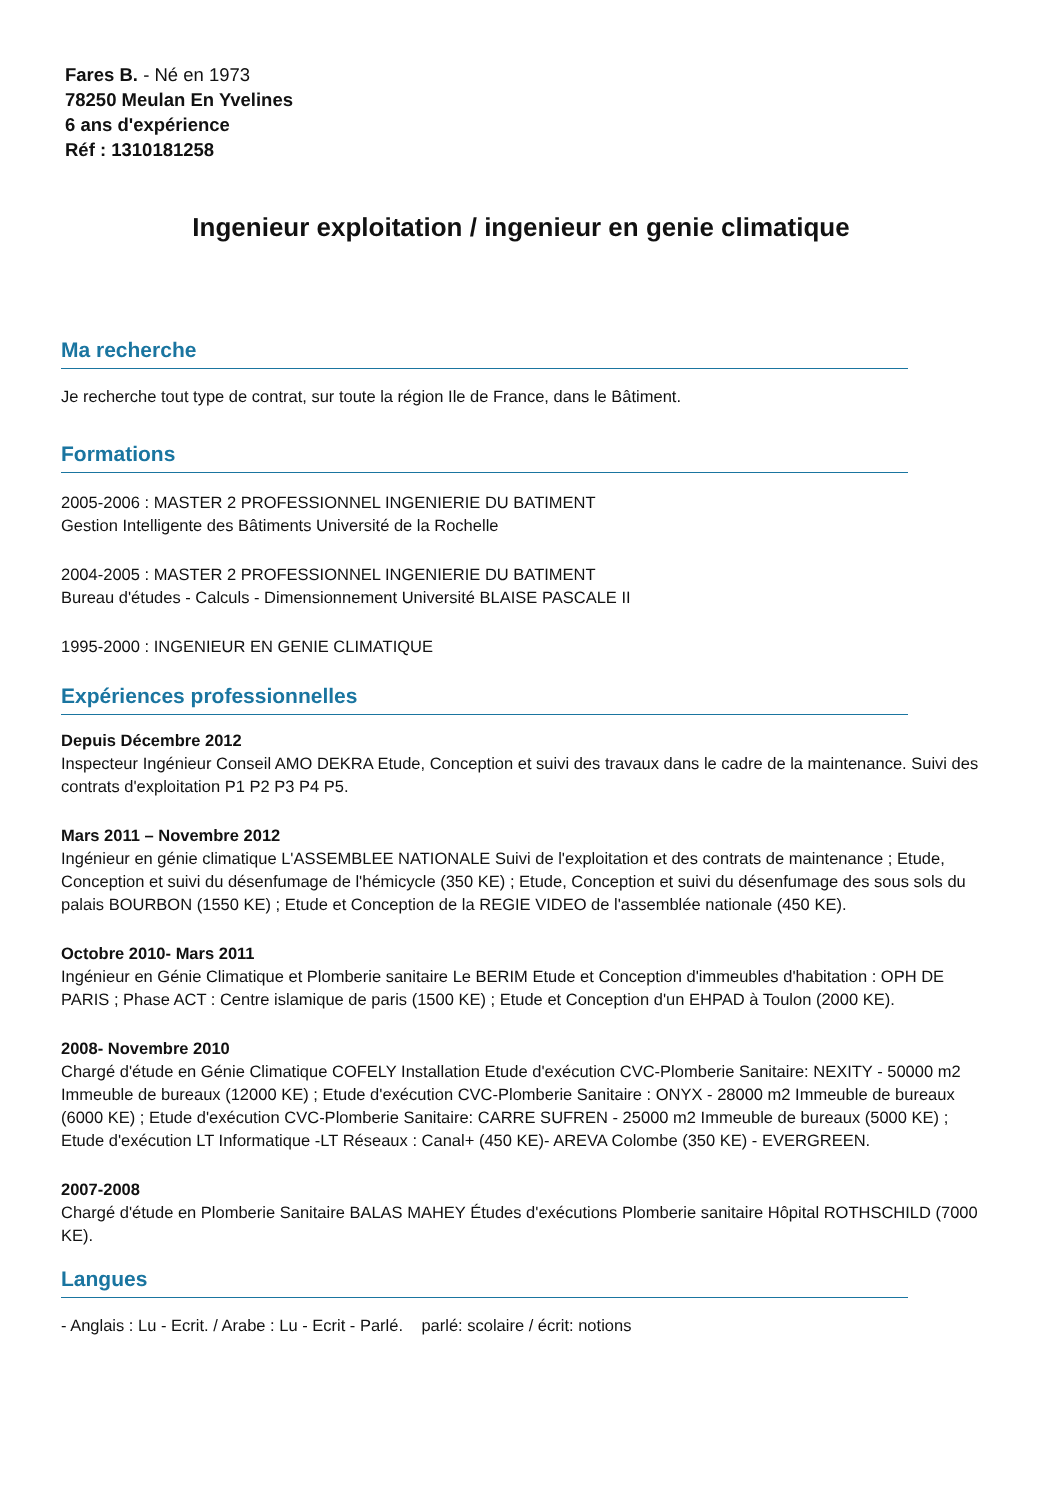Fares B. - Né en 1973
78250 Meulan En Yvelines
6 ans d'expérience
Réf : 1310181258
Ingenieur exploitation / ingenieur en genie climatique
Ma recherche
Je recherche tout type de contrat, sur toute la région Ile de France, dans le Bâtiment.
Formations
2005-2006 : MASTER 2 PROFESSIONNEL INGENIERIE DU BATIMENT
Gestion Intelligente des Bâtiments Université de la Rochelle
2004-2005 : MASTER 2 PROFESSIONNEL INGENIERIE DU BATIMENT
Bureau d'études - Calculs - Dimensionnement Université BLAISE PASCALE II
1995-2000 : INGENIEUR EN GENIE CLIMATIQUE
Expériences professionnelles
Depuis Décembre 2012
Inspecteur Ingénieur Conseil AMO DEKRA Etude, Conception et suivi des travaux dans le cadre de la maintenance. Suivi des contrats d'exploitation P1 P2 P3 P4 P5.
Mars 2011 – Novembre 2012
Ingénieur en génie climatique L'ASSEMBLEE NATIONALE Suivi de l'exploitation et des contrats de maintenance ; Etude, Conception et suivi du désenfumage de l'hémicycle (350 KE) ; Etude, Conception et suivi du désenfumage des sous sols du palais BOURBON (1550 KE) ; Etude et Conception de la REGIE VIDEO de l'assemblée nationale (450 KE).
Octobre 2010- Mars 2011
Ingénieur en Génie Climatique et Plomberie sanitaire Le BERIM Etude et Conception d'immeubles d'habitation : OPH DE PARIS ; Phase ACT : Centre islamique de paris (1500 KE) ; Etude et Conception d'un EHPAD à Toulon (2000 KE).
2008- Novembre 2010
Chargé d'étude en Génie Climatique COFELY Installation Etude d'exécution CVC-Plomberie Sanitaire: NEXITY - 50000 m2 Immeuble de bureaux (12000 KE) ; Etude d'exécution CVC-Plomberie Sanitaire : ONYX - 28000 m2 Immeuble de bureaux (6000 KE) ; Etude d'exécution CVC-Plomberie Sanitaire: CARRE SUFREN - 25000 m2 Immeuble de bureaux (5000 KE) ; Etude d'exécution LT Informatique -LT Réseaux : Canal+ (450 KE)- AREVA Colombe (350 KE) - EVERGREEN.
2007-2008
Chargé d'étude en Plomberie Sanitaire BALAS MAHEY Études d'exécutions Plomberie sanitaire Hôpital ROTHSCHILD (7000 KE).
Langues
- Anglais : Lu - Ecrit. / Arabe : Lu - Ecrit - Parlé. parlé: scolaire / écrit: notions